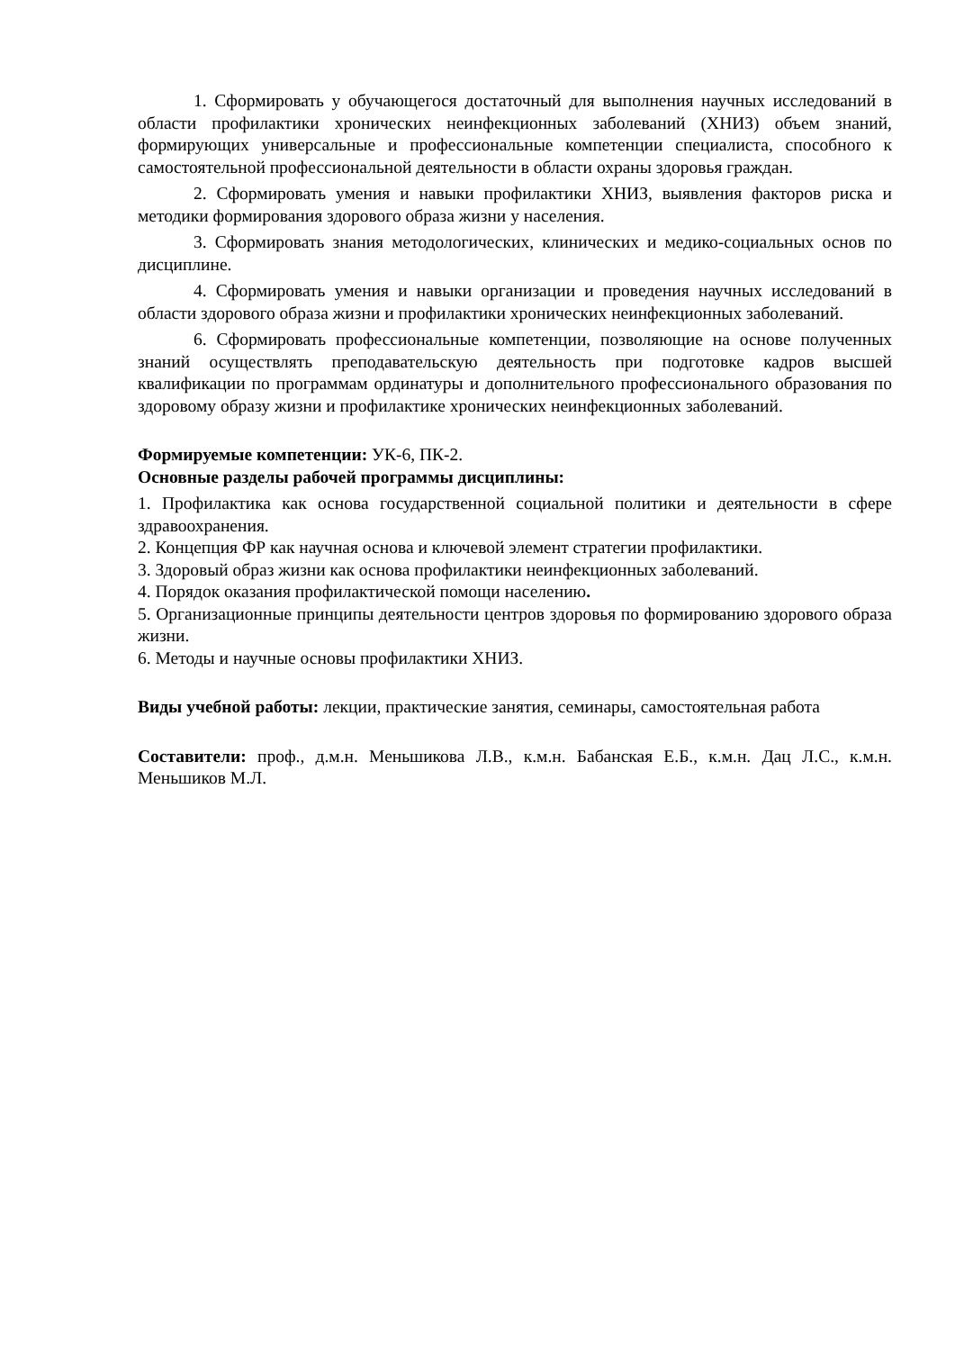1. Сформировать у обучающегося достаточный для выполнения научных исследований в области профилактики хронических неинфекционных заболеваний (ХНИЗ) объем знаний, формирующих универсальные и профессиональные компетенции специалиста, способного к самостоятельной профессиональной деятельности в области охраны здоровья граждан.
2. Сформировать умения и навыки профилактики ХНИЗ, выявления факторов риска и методики формирования здорового образа жизни у населения.
3. Сформировать знания методологических, клинических и медико-социальных основ по дисциплине.
4. Сформировать умения и навыки организации и проведения научных исследований в области здорового образа жизни и профилактики хронических неинфекционных заболеваний.
6. Сформировать профессиональные компетенции, позволяющие на основе полученных знаний осуществлять преподавательскую деятельность при подготовке кадров высшей квалификации по программам ординатуры и дополнительного профессионального образования по здоровому образу жизни и профилактике хронических неинфекционных заболеваний.
Формируемые компетенции: УК-6, ПК-2.
Основные разделы рабочей программы дисциплины:
1. Профилактика как основа государственной социальной политики и деятельности в сфере здравоохранения.
2. Концепция ФР как научная основа и ключевой элемент стратегии профилактики.
3. Здоровый образ жизни как основа профилактики неинфекционных заболеваний.
4. Порядок оказания профилактической помощи населению.
5. Организационные принципы деятельности центров здоровья по формированию здорового образа жизни.
6. Методы и научные основы профилактики ХНИЗ.
Виды учебной работы: лекции, практические занятия, семинары, самостоятельная работа
Составители: проф., д.м.н. Меньшикова Л.В., к.м.н. Бабанская Е.Б., к.м.н. Дац Л.С., к.м.н. Меньшиков М.Л.